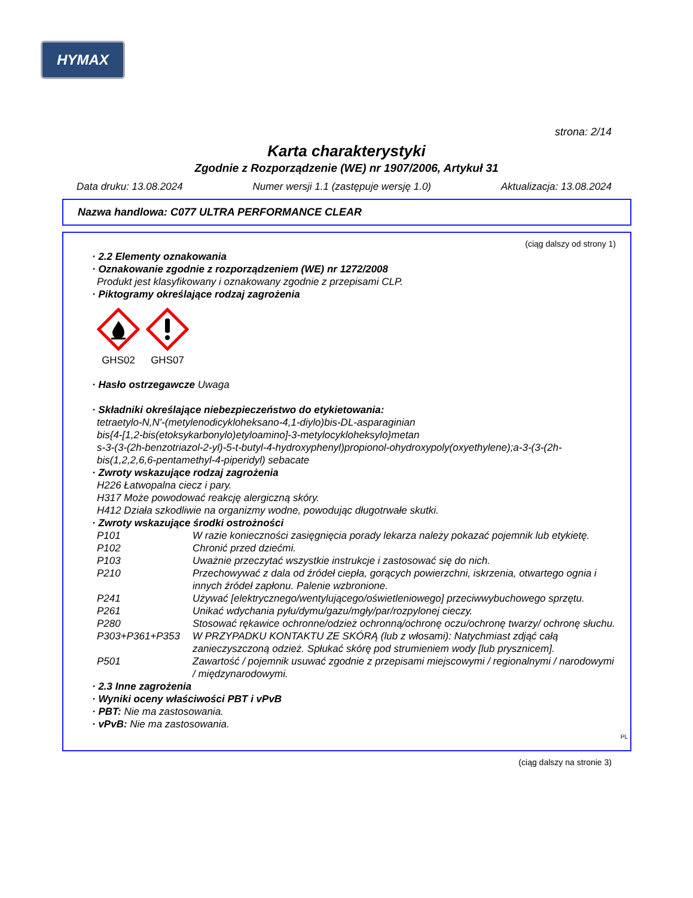HYMAX
strona: 2/14
Karta charakterystyki
Zgodnie z Rozporządzenie (WE) nr 1907/2006, Artykuł 31
Data druku: 13.08.2024 Numer wersji 1.1 (zastępuje wersję 1.0) Aktualizacja: 13.08.2024
Nazwa handlowa: C077 ULTRA PERFORMANCE CLEAR
(ciąg dalszy od strony 1)
· 2.2 Elementy oznakowania
· Oznakowanie zgodnie z rozporządzeniem (WE) nr 1272/2008
Produkt jest klasyfikowany i oznakowany zgodnie z przepisami CLP.
· Piktogramy określające rodzaj zagrożenia
GHS02
GHS07
· Hasło ostrzegawcze Uwaga
· Składniki określające niebezpieczeństwo do etykietowania:
tetraetylo-N,N'-(metylenodicykloheksano-4,1-diylo)bis-DL-asparaginian
bis{4-[1,2-bis(etoksykarbonylo)etyloamino]-3-metylocykloheksylo}metan
s-3-(3-(2h-benzotriazol-2-yl)-5-t-butyl-4-hydroxyphenyl)propionol-ohydroxypoly(oxyethylene);a-3-(3-(2h-
bis(1,2,2,6,6-pentamethyl-4-piperidyl) sebacate
· Zwroty wskazujące rodzaj zagrożenia
H226 Łatwopalna ciecz i pary.
H317 Może powodować reakcję alergiczną skóry.
H412 Działa szkodliwie na organizmy wodne, powodując długotrwałe skutki.
· Zwroty wskazujące środki ostrożności
P101 W razie konieczności zasięgnięcia porady lekarza należy pokazać pojemnik lub etykietę.
P102 Chronić przed dziećmi.
P103 Uważnie przeczytać wszystkie instrukcje i zastosować się do nich.
P210 Przechowywać z dala od źródeł ciepła, gorących powierzchni, iskrzenia, otwartego ognia i innych źródeł zapłonu. Palenie wzbronione.
P241 Używać [elektrycznego/wentylującego/oświetleniowego] przeciwwybuchowego sprzętu.
P261 Unikać wdychania pyłu/dymu/gazu/mgły/par/rozpylonej cieczy.
P280 Stosować rękawice ochronne/odzież ochronną/ochronę oczu/ochronę twarzy/ ochronę słuchu.
P303+P361+P353 W PRZYPADKU KONTAKTU ZE SKÓRĄ (lub z włosami): Natychmiast zdjąć całą zanieczyszczoną odzież. Spłukać skórę pod strumieniem wody [lub prysznicem].
P501 Zawartość / pojemnik usuwać zgodnie z przepisami miejscowymi / regionalnymi / narodowymi / międzynarodowymi.
· 2.3 Inne zagrożenia
· Wyniki oceny właściwości PBT i vPvB
· PBT: Nie ma zastosowania.
· vPvB: Nie ma zastosowania.
PL
(ciąg dalszy na stronie 3)